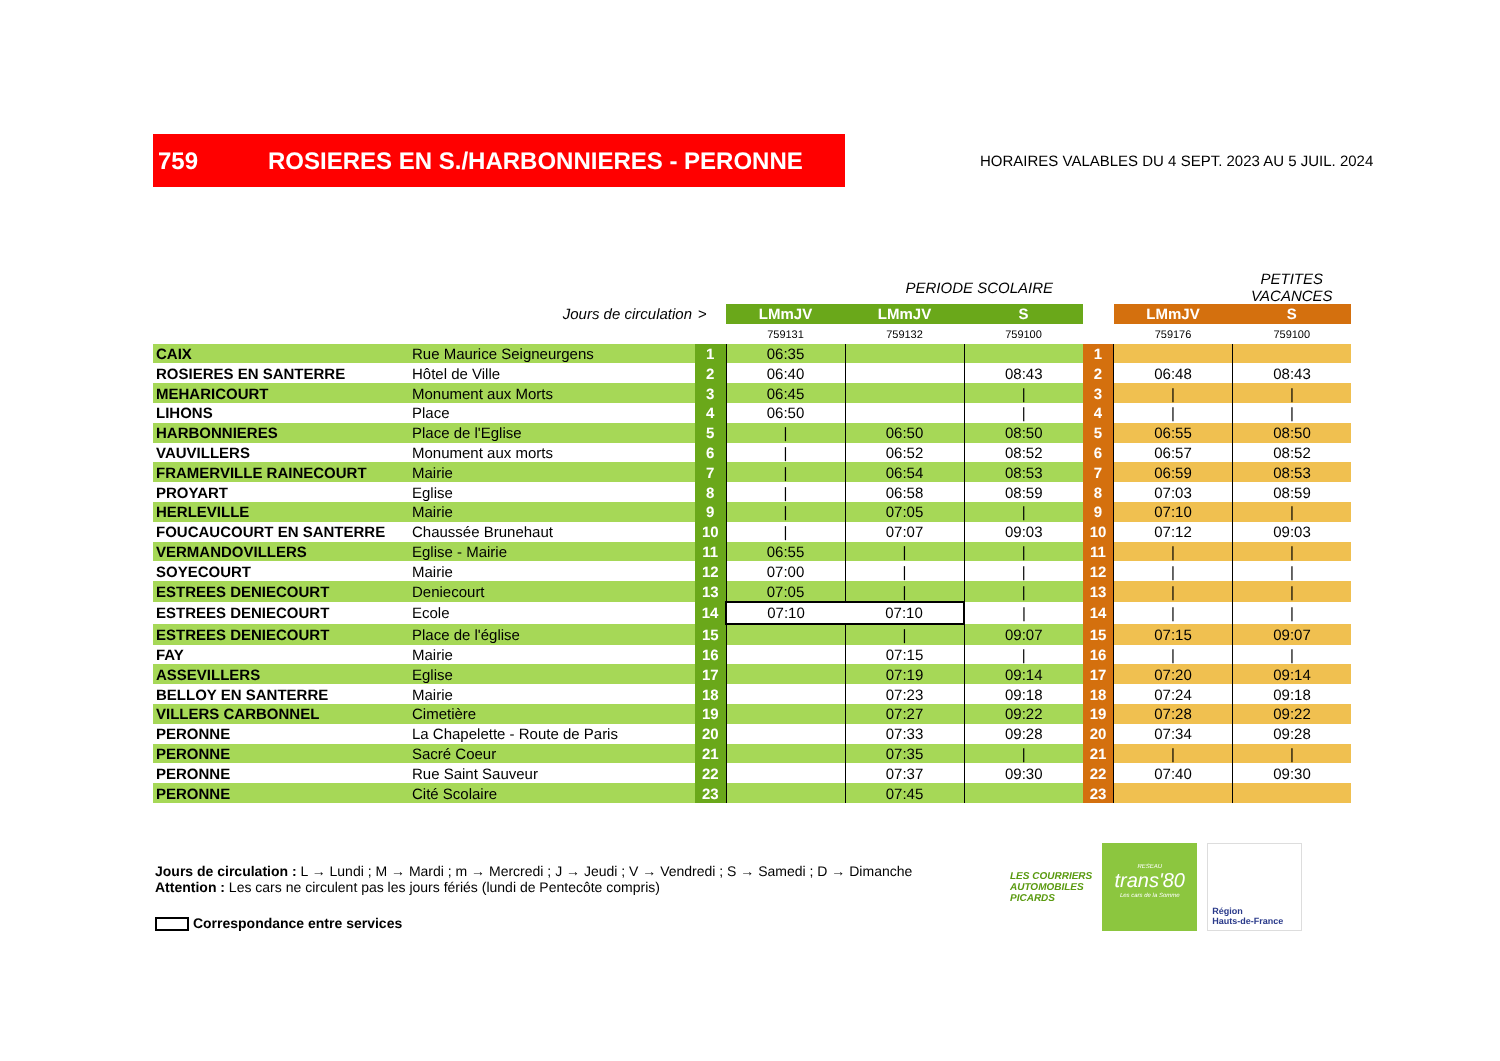759 ROSIERES EN S./HARBONNIERES - PERONNE
HORAIRES VALABLES DU 4 SEPT. 2023 AU 5 JUIL. 2024
| | | | | PERIODE SCOLAIRE | | | | PETITES VACANCES |
| Jours de circulation | | > | LMmJV | LMmJV | S | | LMmJV | S |
| | | | 759131 | 759132 | 759100 | | 759176 | 759100 |
| CAIX | Rue Maurice Seigneurgens | 1 | 06:35 | | | 1 | | |
| ROSIERES EN SANTERRE | Hôtel de Ville | 2 | 06:40 | | 08:43 | 2 | 06:48 | 08:43 |
| MEHARICOURT | Monument aux Morts | 3 | 06:45 | | / | 3 | / | / |
| LIHONS | Place | 4 | 06:50 | | / | 4 | / | / |
| HARBONNIERES | Place de l'Eglise | 5 | / | 06:50 | 08:50 | 5 | 06:55 | 08:50 |
| VAUVILLERS | Monument aux morts | 6 | / | 06:52 | 08:52 | 6 | 06:57 | 08:52 |
| FRAMERVILLE RAINECOURT | Mairie | 7 | / | 06:54 | 08:53 | 7 | 06:59 | 08:53 |
| PROYART | Eglise | 8 | / | 06:58 | 08:59 | 8 | 07:03 | 08:59 |
| HERLEVILLE | Mairie | 9 | / | 07:05 | / | 9 | 07:10 | / |
| FOUCAUCOURT EN SANTERRE | Chaussée Brunehaut | 10 | / | 07:07 | 09:03 | 10 | 07:12 | 09:03 |
| VERMANDOVILLERS | Eglise - Mairie | 11 | 06:55 | / | / | 11 | / | / |
| SOYECOURT | Mairie | 12 | 07:00 | / | / | 12 | / | / |
| ESTREES DENIECOURT | Deniecourt | 13 | 07:05 | / | / | 13 | / | / |
| ESTREES DENIECOURT | Ecole | 14 | 07:10 | 07:10 | / | 14 | / | / |
| ESTREES DENIECOURT | Place de l'église | 15 | | / | 09:07 | 15 | 07:15 | 09:07 |
| FAY | Mairie | 16 | | 07:15 | / | 16 | / | / |
| ASSEVILLERS | Eglise | 17 | | 07:19 | 09:14 | 17 | 07:20 | 09:14 |
| BELLOY EN SANTERRE | Mairie | 18 | | 07:23 | 09:18 | 18 | 07:24 | 09:18 |
| VILLERS CARBONNEL | Cimetière | 19 | | 07:27 | 09:22 | 19 | 07:28 | 09:22 |
| PERONNE | La Chapelette - Route de Paris | 20 | | 07:33 | 09:28 | 20 | 07:34 | 09:28 |
| PERONNE | Sacré Coeur | 21 | | 07:35 | / | 21 | / | / |
| PERONNE | Rue Saint Sauveur | 22 | | 07:37 | 09:30 | 22 | 07:40 | 09:30 |
| PERONNE | Cité Scolaire | 23 | | 07:45 | | 23 | | |
Jours de circulation : L → Lundi ; M → Mardi ; m → Mercredi ; J → Jeudi ; V → Vendredi ; S → Samedi ; D → Dimanche
Attention : Les cars ne circulent pas les jours fériés (lundi de Pentecôte compris)
Correspondance entre services
LES COURRIERS
AUTOMOBILES
PICARDS
RESEAU
trans'80
Les cars de la Somme
Région
Hauts-de-France